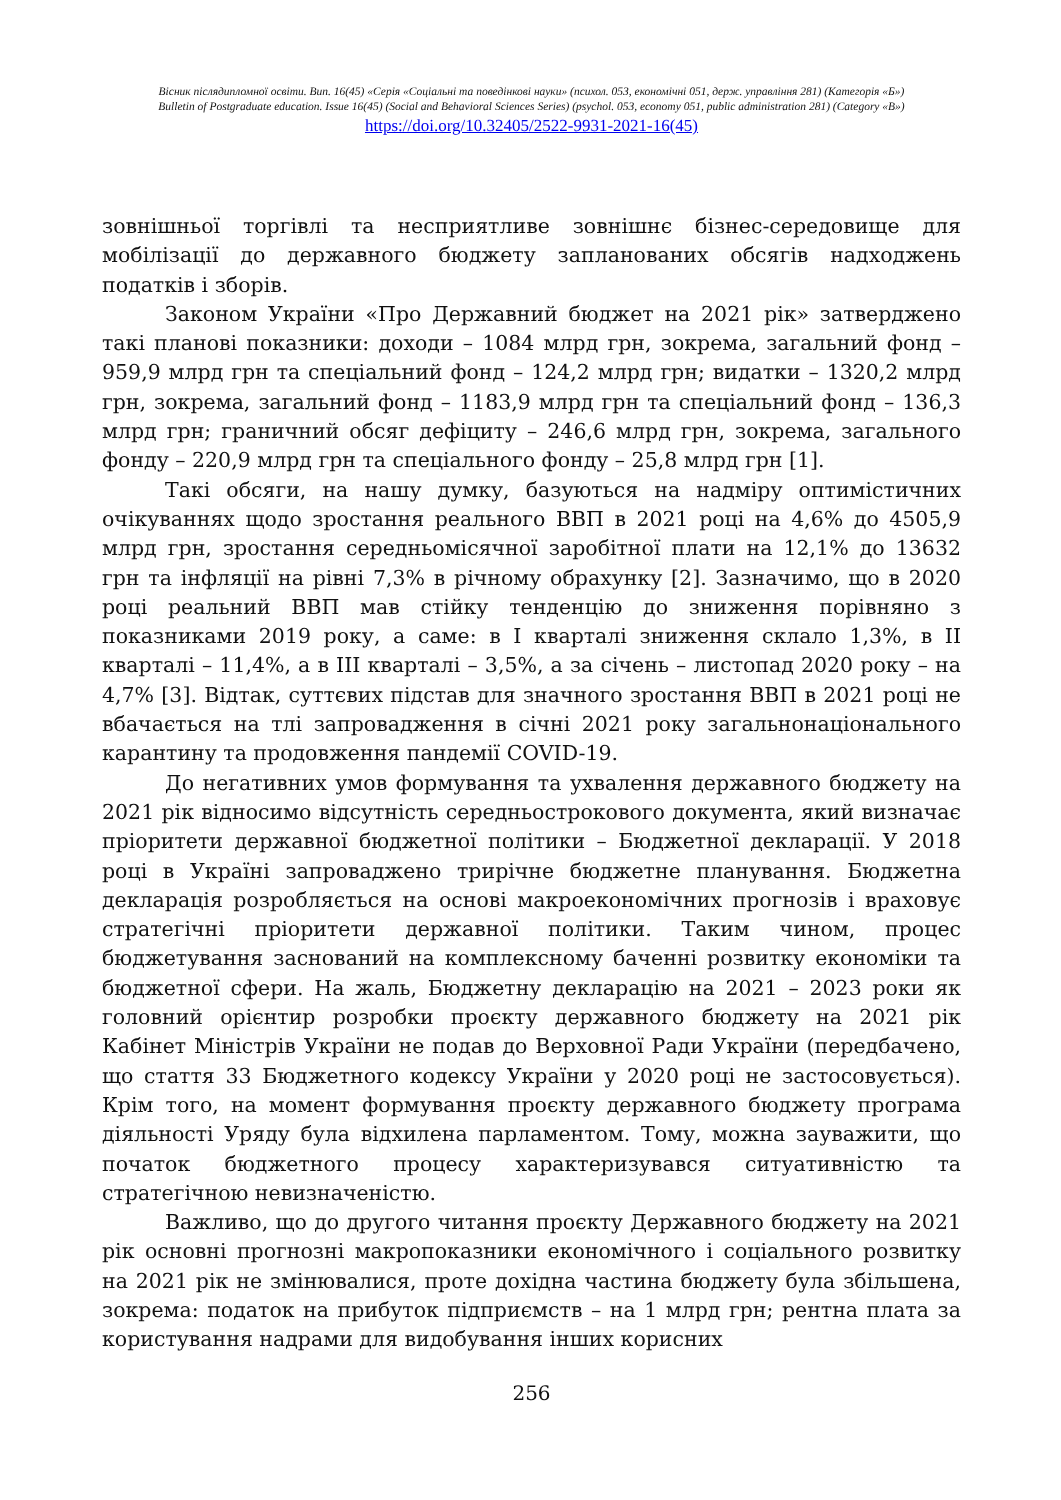Вісник післядипломної освіти. Вип. 16(45) «Серія «Соціальні та поведінкові науки» (психол. 053, економічні 051, держ. управління 281) (Категорія «Б»)
Bulletin of Postgraduate education. Issue 16(45) (Social and Behavioral Sciences Series) (psychol. 053, economy 051, public administration 281) (Category «B»)
https://doi.org/10.32405/2522-9931-2021-16(45)
зовнішньої торгівлі та несприятливе зовнішнє бізнес-середовище для мобілізації до державного бюджету запланованих обсягів надходжень податків і зборів.
Законом України «Про Державний бюджет на 2021 рік» затверджено такі планові показники: доходи – 1084 млрд грн, зокрема, загальний фонд – 959,9 млрд грн та спеціальний фонд – 124,2 млрд грн; видатки – 1320,2 млрд грн, зокрема, загальний фонд – 1183,9 млрд грн та спеціальний фонд – 136,3 млрд грн; граничний обсяг дефіциту – 246,6 млрд грн, зокрема, загального фонду – 220,9 млрд грн та спеціального фонду – 25,8 млрд грн [1].
Такі обсяги, на нашу думку, базуються на надміру оптимістичних очікуваннях щодо зростання реального ВВП в 2021 році на 4,6% до 4505,9 млрд грн, зростання середньомісячної заробітної плати на 12,1% до 13632 грн та інфляції на рівні 7,3% в річному обрахунку [2]. Зазначимо, що в 2020 році реальний ВВП мав стійку тенденцію до зниження порівняно з показниками 2019 року, а саме: в I кварталі зниження склало 1,3%, в II кварталі – 11,4%, а в III кварталі – 3,5%, а за січень – листопад 2020 року – на 4,7% [3]. Відтак, суттєвих підстав для значного зростання ВВП в 2021 році не вбачається на тлі запровадження в січні 2021 року загальнонаціонального карантину та продовження пандемії COVID-19.
До негативних умов формування та ухвалення державного бюджету на 2021 рік відносимо відсутність середньострокового документа, який визначає пріоритети державної бюджетної політики – Бюджетної декларації. У 2018 році в Україні запроваджено трирічне бюджетне планування. Бюджетна декларація розробляється на основі макроекономічних прогнозів і враховує стратегічні пріоритети державної політики. Таким чином, процес бюджетування заснований на комплексному баченні розвитку економіки та бюджетної сфери. На жаль, Бюджетну декларацію на 2021 – 2023 роки як головний орієнтир розробки проєкту державного бюджету на 2021 рік Кабінет Міністрів України не подав до Верховної Ради України (передбачено, що стаття 33 Бюджетного кодексу України у 2020 році не застосовується). Крім того, на момент формування проєкту державного бюджету програма діяльності Уряду була відхилена парламентом. Тому, можна зауважити, що початок бюджетного процесу характеризувався ситуативністю та стратегічною невизначеністю.
Важливо, що до другого читання проєкту Державного бюджету на 2021 рік основні прогнозні макропоказники економічного і соціального розвитку на 2021 рік не змінювалися, проте дохідна частина бюджету була збільшена, зокрема: податок на прибуток підприємств – на 1 млрд грн; рентна плата за користування надрами для видобування інших корисних
256